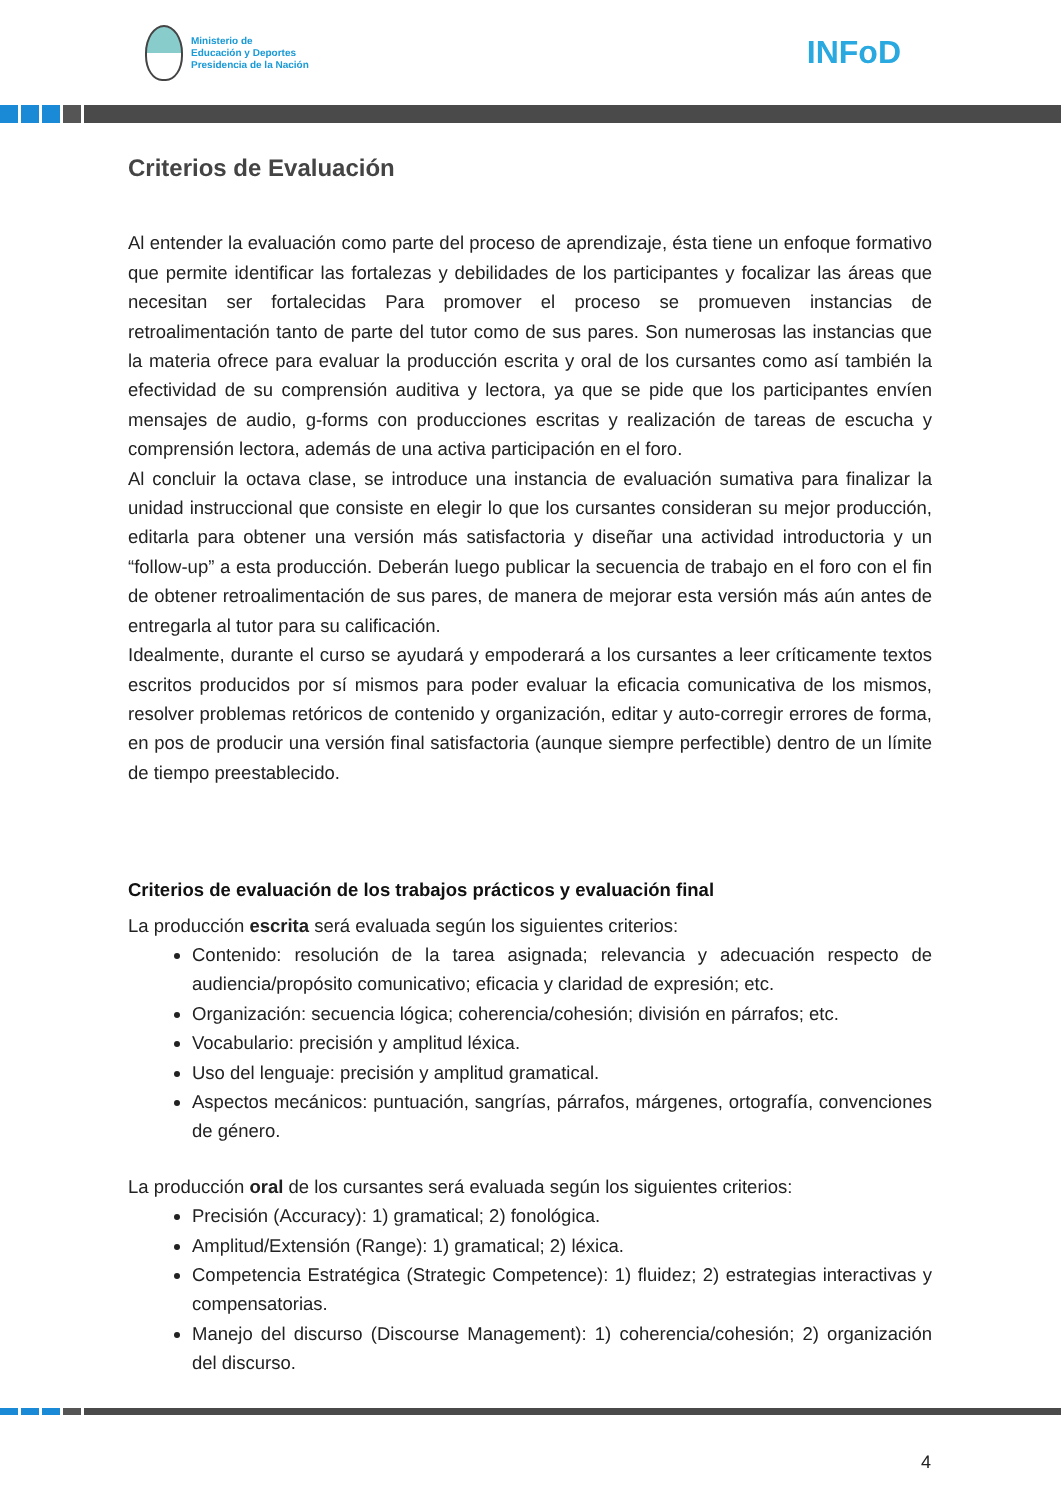Ministerio de
Educación y Deportes
Presidencia de la Nación
INFoD
Criterios de Evaluación
Al entender la evaluación como parte del proceso de aprendizaje, ésta tiene un enfoque formativo que permite identificar las fortalezas y debilidades de los participantes y focalizar las áreas que necesitan ser fortalecidas Para promover el proceso se promueven instancias de retroalimentación tanto de parte del tutor como de sus pares. Son numerosas las instancias que la materia ofrece para evaluar la producción escrita y oral de los cursantes como así también la efectividad de su comprensión auditiva y lectora, ya que se pide que los participantes envíen mensajes de audio, g-forms con producciones escritas y realización de tareas de escucha y comprensión lectora, además de una activa participación en el foro.
Al concluir la octava clase, se introduce una instancia de evaluación sumativa para finalizar la unidad instruccional que consiste en elegir lo que los cursantes consideran su mejor producción, editarla para obtener una versión más satisfactoria y diseñar una actividad introductoria y un “follow-up” a esta producción. Deberán luego publicar la secuencia de trabajo en el foro con el fin de obtener retroalimentación de sus pares, de manera de mejorar esta versión más aún antes de entregarla al tutor para su calificación.
Idealmente, durante el curso se ayudará y empoderará a los cursantes a leer críticamente textos escritos producidos por sí mismos para poder evaluar la eficacia comunicativa de los mismos, resolver problemas retóricos de contenido y organización, editar y auto-corregir errores de forma, en pos de producir una versión final satisfactoria (aunque siempre perfectible) dentro de un límite de tiempo preestablecido.
Criterios de evaluación de los trabajos prácticos y evaluación final
La producción escrita será evaluada según los siguientes criterios:
Contenido: resolución de la tarea asignada; relevancia y adecuación respecto de audiencia/propósito comunicativo; eficacia y claridad de expresión; etc.
Organización: secuencia lógica; coherencia/cohesión; división en párrafos; etc.
Vocabulario: precisión y amplitud léxica.
Uso del lenguaje: precisión y amplitud gramatical.
Aspectos mecánicos: puntuación, sangrías, párrafos, márgenes, ortografía, convenciones de género.
La producción oral de los cursantes será evaluada según los siguientes criterios:
Precisión (Accuracy): 1) gramatical; 2) fonológica.
Amplitud/Extensión (Range): 1) gramatical; 2) léxica.
Competencia Estratégica (Strategic Competence): 1) fluidez; 2) estrategias interactivas y compensatorias.
Manejo del discurso (Discourse Management): 1) coherencia/cohesión; 2) organización del discurso.
4